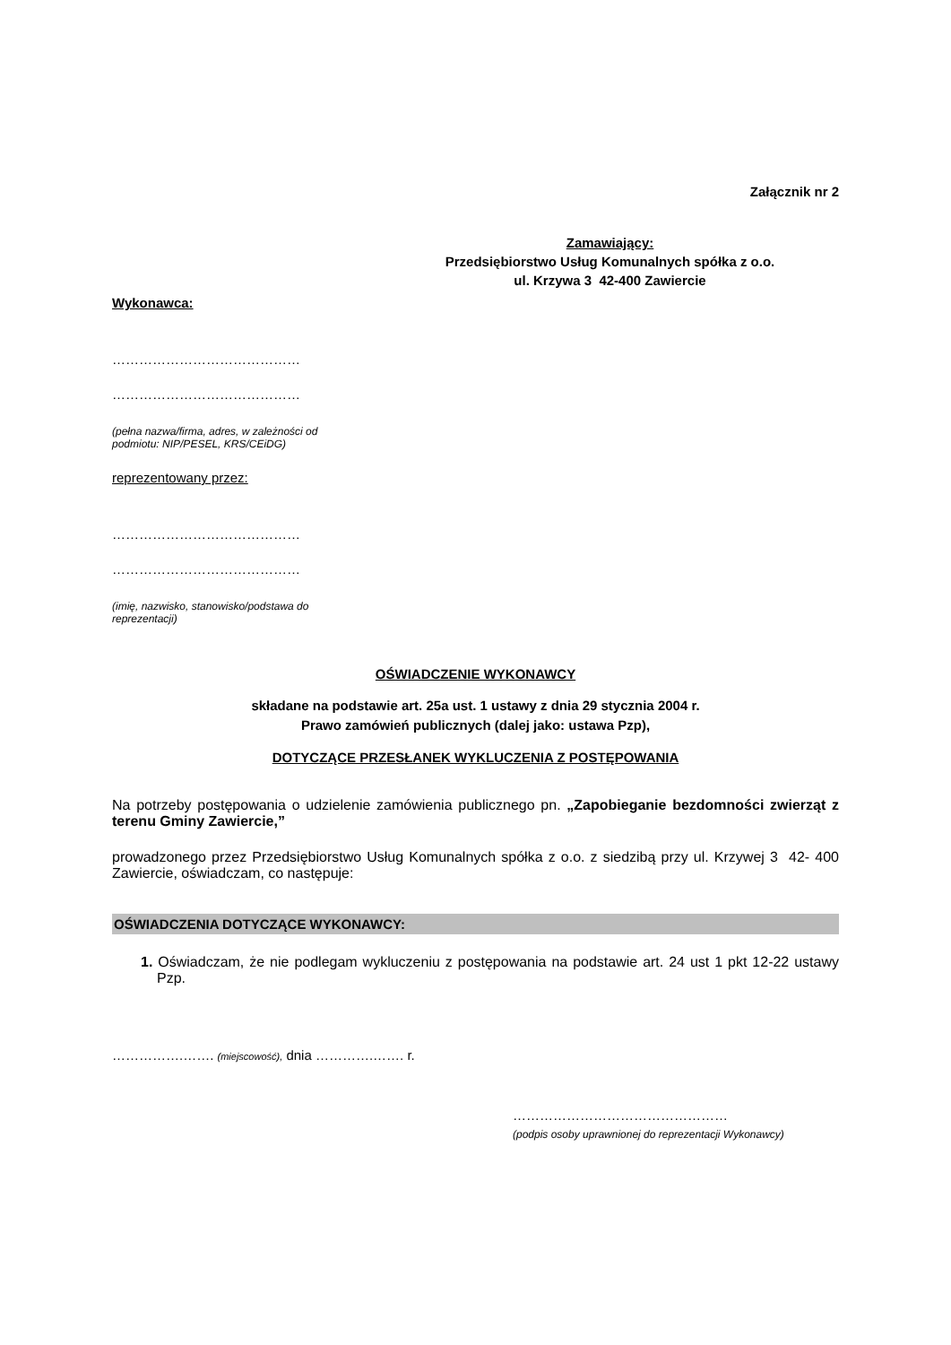Załącznik nr 2
Zamawiający:
Przedsiębiorstwo Usług Komunalnych spółka z o.o.
ul. Krzywa 3 42-400 Zawiercie
Wykonawca:
……………………………………
……………………………………
(pełna nazwa/firma, adres, w zależności od
podmiotu: NIP/PESEL, KRS/CEiDG)
reprezentowany przez:
……………………………………
……………………………………
(imię, nazwisko, stanowisko/podstawa do
reprezentacji)
OŚWIADCZENIE WYKONAWCY
składane na podstawie art. 25a ust. 1 ustawy z dnia 29 stycznia 2004 r.
Prawo zamówień publicznych (dalej jako: ustawa Pzp),
DOTYCZĄCE PRZESŁANEK WYKLUCZENIA Z POSTĘPOWANIA
Na potrzeby postępowania o udzielenie zamówienia publicznego pn. „Zapobieganie bezdomności zwierząt z terenu Gminy Zawiercie,”
prowadzonego przez Przedsiębiorstwo Usług Komunalnych spółka z o.o. z siedzibą przy ul. Krzywej 3 42- 400 Zawiercie, oświadczam, co następuje:
OŚWIADCZENIA DOTYCZĄCE WYKONAWCY:
1. Oświadczam, że nie podlegam wykluczeniu z postępowania na podstawie art. 24 ust 1 pkt 12-22 ustawy Pzp.
…………….……. (miejscowość), dnia ………….……. r.
…………………………………………
(podpis osoby uprawnionej do reprezentacji Wykonawcy)